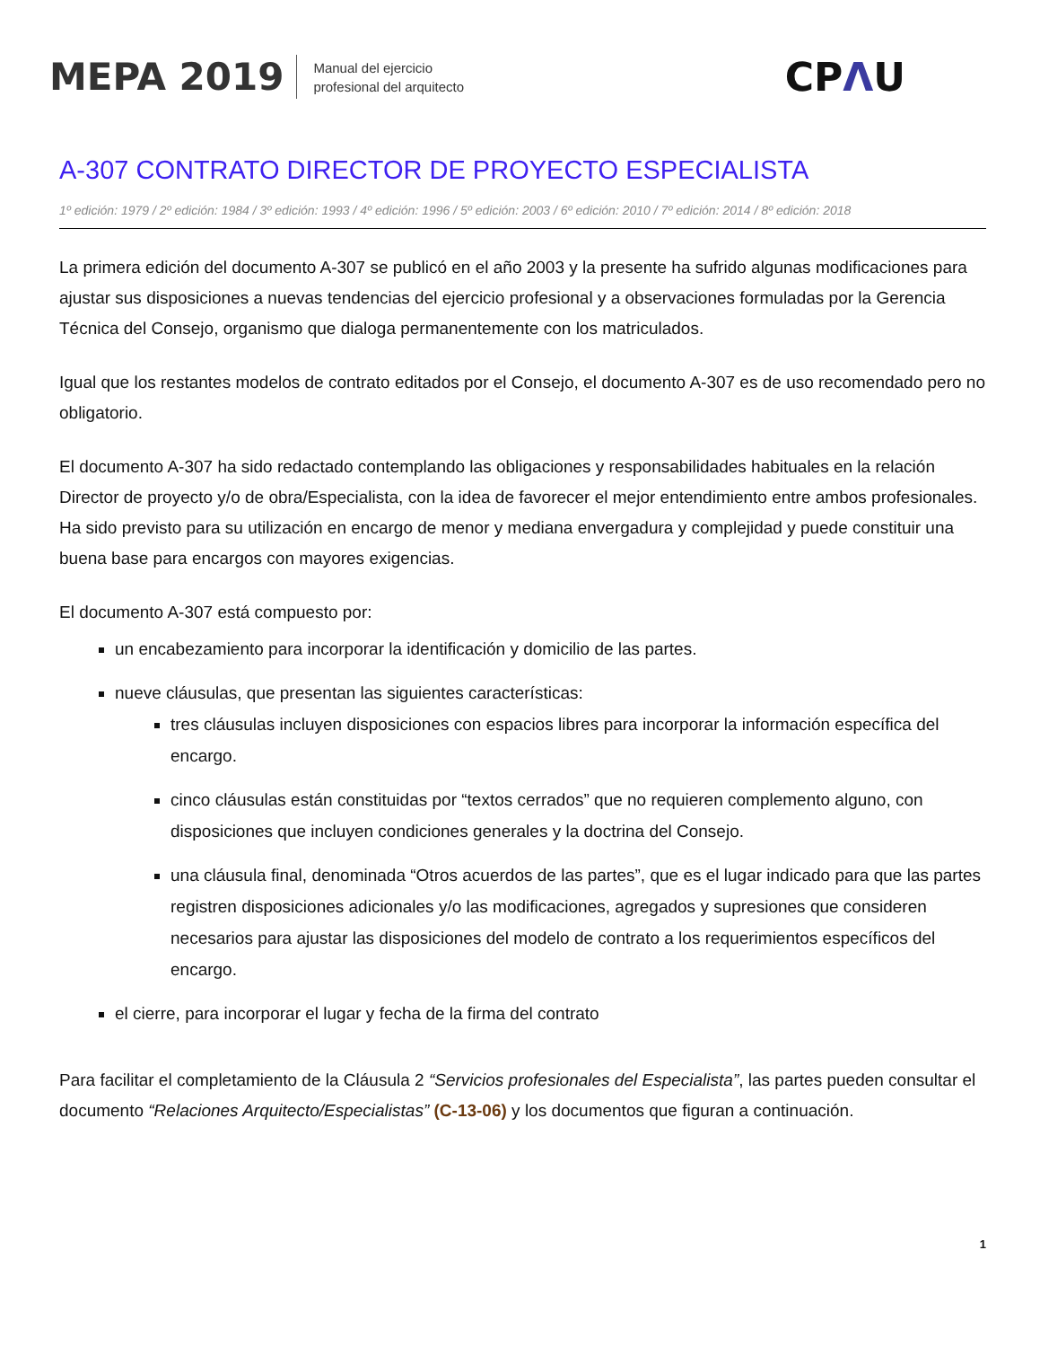MEPA 2019
Manual del ejercicio
profesional del arquitecto
CPΛU
A-307 CONTRATO DIRECTOR DE PROYECTO ESPECIALISTA
1º edición: 1979 / 2º edición: 1984 / 3º edición: 1993 / 4º edición: 1996 / 5º edición: 2003 / 6º edición: 2010 / 7º edición: 2014 / 8º edición: 2018
La primera edición del documento A-307 se publicó en el año 2003 y la presente ha sufrido algunas modificaciones para ajustar sus disposiciones a nuevas tendencias del ejercicio profesional y a observaciones formuladas por la Gerencia Técnica del Consejo, organismo que dialoga permanentemente con los matriculados.
Igual que los restantes modelos de contrato editados por el Consejo, el documento A-307 es de uso recomendado pero no obligatorio.
El documento A-307 ha sido redactado contemplando las obligaciones y responsabilidades habituales en la relación Director de proyecto y/o de obra/Especialista, con la idea de favorecer el mejor entendimiento entre ambos profesionales. Ha sido previsto para su utilización en encargo de menor y mediana envergadura y complejidad y puede constituir una buena base para encargos con mayores exigencias.
El documento A-307 está compuesto por:
un encabezamiento para incorporar la identificación y domicilio de las partes.
nueve cláusulas, que presentan las siguientes características:
tres cláusulas incluyen disposiciones con espacios libres para incorporar la información específica del encargo.
cinco cláusulas están constituidas por “textos cerrados” que no requieren complemento alguno, con disposiciones que incluyen condiciones generales y la doctrina del Consejo.
una cláusula final, denominada “Otros acuerdos de las partes”, que es el lugar indicado para que las partes registren disposiciones adicionales y/o las modificaciones, agregados y supresiones que consideren necesarios para ajustar las disposiciones del modelo de contrato a los requerimientos específicos del encargo.
el cierre, para incorporar el lugar y fecha de la firma del contrato
Para facilitar el completamiento de la Cláusula 2 “Servicios profesionales del Especialista”, las partes pueden consultar el documento “Relaciones Arquitecto/Especialistas” (C-13-06) y los documentos que figuran a continuación.
1